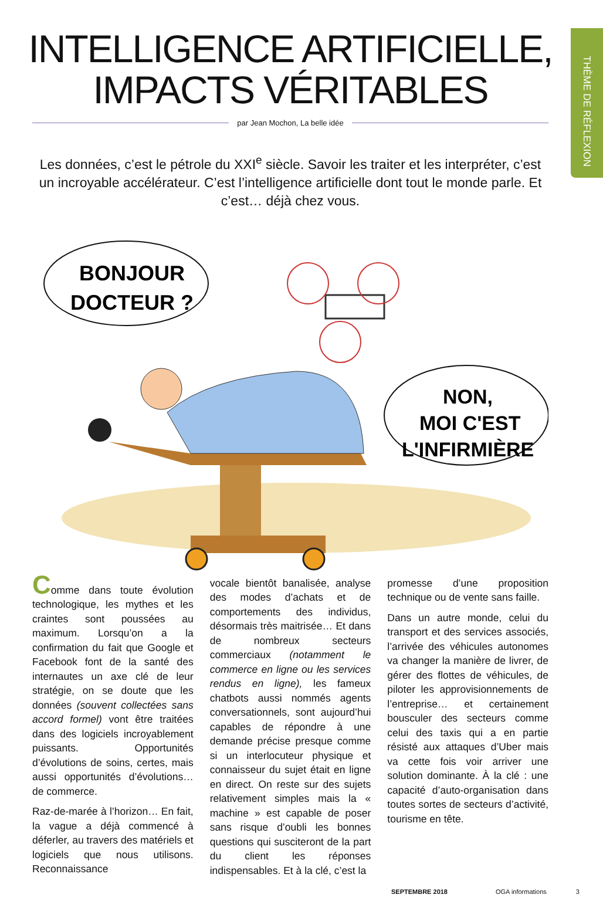THÈME DE RÉFLEXION
INTELLIGENCE ARTIFICIELLE,
IMPACTS VÉRITABLES
par Jean Mochon, La belle idée
Les données, c’est le pétrole du XXI<sup>e</sup> siècle. Savoir les traiter et les interpréter, c’est un incroyable accélérateur. C’est l’intelligence artificielle dont tout le monde parle. Et c’est… déjà chez vous.
BONJOUR
DOCTEUR ?
NON,
MOI C'EST
L'INFIRMIÈRE
Comme dans toute évolution technologique, les mythes et les craintes sont poussées au maximum. Lorsqu’on a la confirmation du fait que Google et Facebook font de la santé des internautes un axe clé de leur stratégie, on se doute que les données (souvent collectées sans accord formel) vont être traitées dans des logiciels incroyablement puissants. Opportunités d’évolutions de soins, certes, mais aussi opportunités d’évolutions… de commerce.
Raz-de-marée à l’horizon… En fait, la vague a déjà commencé à déferler, au travers des matériels et logiciels que nous utilisons. Reconnaissance
vocale bientôt banalisée, analyse des modes d’achats et de comportements des individus, désormais très maitrisée… Et dans de nombreux secteurs commerciaux (notamment le commerce en ligne ou les services rendus en ligne), les fameux chatbots aussi nommés agents conversationnels, sont aujourd’hui capables de répondre à une demande précise presque comme si un interlocuteur physique et connaisseur du sujet était en ligne en direct. On reste sur des sujets relativement simples mais la « machine » est capable de poser sans risque d’oubli les bonnes questions qui susciteront de la part du client les réponses indispensables. Et à la clé, c’est la
promesse d’une proposition technique ou de vente sans faille.
Dans un autre monde, celui du transport et des services associés, l’arrivée des véhicules autonomes va changer la manière de livrer, de gérer des flottes de véhicules, de piloter les approvisionnements de l’entreprise… et certainement bousculer des secteurs comme celui des taxis qui a en partie résisté aux attaques d’Uber mais va cette fois voir arriver une solution dominante. À la clé : une capacité d’auto-organisation dans toutes sortes de secteurs d’activité, tourisme en tête.
SEPTEMBRE 2018 OGA informations 3